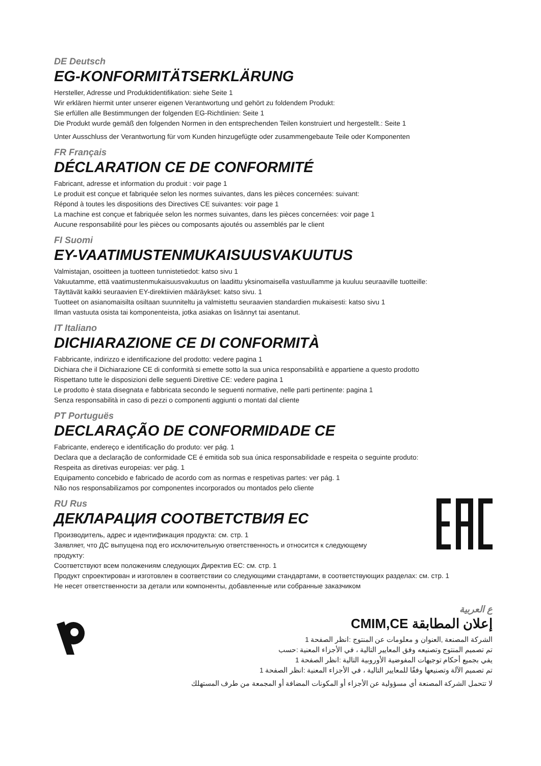DE Deutsch
EG-KONFORMITÄTSERKLÄRUNG
Hersteller, Adresse und Produktidentifikation: siehe Seite 1
Wir erklären hiermit unter unserer eigenen Verantwortung und gehört zu foldendem Produkt:
Sie erfüllen alle Bestimmungen der folgenden EG-Richtlinien: Seite 1
Die Produkt wurde gemäß den folgenden Normen in den entsprechenden Teilen konstruiert und hergestellt.: Seite 1
Unter Ausschluss der Verantwortung für vom Kunden hinzugefügte oder zusammengebaute Teile oder Komponenten
FR Français
DÉCLARATION CE DE CONFORMITÉ
Fabricant, adresse et information du produit : voir page 1
Le produit est conçue et fabriquée selon les normes suivantes, dans les pièces concernées: suivant:
Répond à toutes les dispositions des Directives CE suivantes: voir page 1
La machine est conçue et fabriquée selon les normes suivantes, dans les pièces concernées: voir page 1
Aucune responsabilité pour les pièces ou composants ajoutés ou assemblés par le client
FI Suomi
EY-VAATIMUSTENMUKAISUUSVAKUUTUS
Valmistajan, osoitteen ja tuotteen tunnistetiedot: katso sivu 1
Vakuutamme, että vaatimustenmukaisuusvakuutus on laadittu yksinomaisella vastuullamme ja kuuluu seuraaville tuotteille:
Täyttävät kaikki seuraavien EY-direktiivien määräykset: katso sivu. 1
Tuotteet on asianomaisilta osiltaan suunniteltu ja valmistettu seuraavien standardien mukaisesti: katso sivu 1
Ilman vastuuta osista tai komponenteista, jotka asiakas on lisännyt tai asentanut.
IT Italiano
DICHIARAZIONE CE DI CONFORMITÀ
Fabbricante, indirizzo e identificazione del prodotto: vedere pagina 1
Dichiara che il Dichiarazione CE di conformità si emette sotto la sua unica responsabilità e appartiene a questo prodotto
Rispettano tutte le disposizioni delle seguenti Direttive CE: vedere pagina 1
Le prodotto è stata disegnata e fabbricata secondo le seguenti normative, nelle parti pertinente: pagina 1
Senza responsabilità in caso di pezzi o componenti aggiunti o montati dal cliente
PT Portuguës
DECLARAÇÃO DE CONFORMIDADE CE
Fabricante, endereço e identificação do produto: ver pág. 1
Declara que a declaração de conformidade CE é emitida sob sua única responsabilidade e respeita o seguinte produto:
Respeita as diretivas europeias: ver pág. 1
Equipamento concebido e fabricado de acordo com as normas e respetivas partes: ver pág. 1
Não nos responsabilizamos por componentes incorporados ou montados pelo cliente
RU Rus
ДЕКЛАРАЦИЯ СООТВЕТСТВИЯ ЕС
Производитель, адрес и идентификация продукта: см. стр. 1
Заявляет, что ДС выпущена под его исключительную ответственность и относится к следующему продукту:
Соответствуют всем положениям следующих Директив ЕС: см. стр. 1
Продукт спроектирован и изготовлен в соответствии со следующими стандартами, в соответствующих разделах: см. стр. 1
Не несет ответственности за детали или компоненты, добавленные или собранные заказчиком
ع العربية
إعلان المطابقة CMIM,CE
الشركة المصنعة ,العنوان و معلومات عن المنتوج :انظر الصفحة 1
تم تصميم المنتوج وتصنيعه وفق المعايير التالية ، في الأجزاء المعنية :حسب
يفي بجميع أحكام توجيهات المفوضية الأوروبية التالية :انظر الصفحة 1
تم تصميم الآلة وتصنيعها وفقًا للمعايير التالية ، في الأجزاء المعنية :انظر الصفحة 1
لا تتحمل الشركة المصنعة أي مسؤولية عن الأجزاء أو المكونات المضافة أو المجمعة من طرف المستهلك